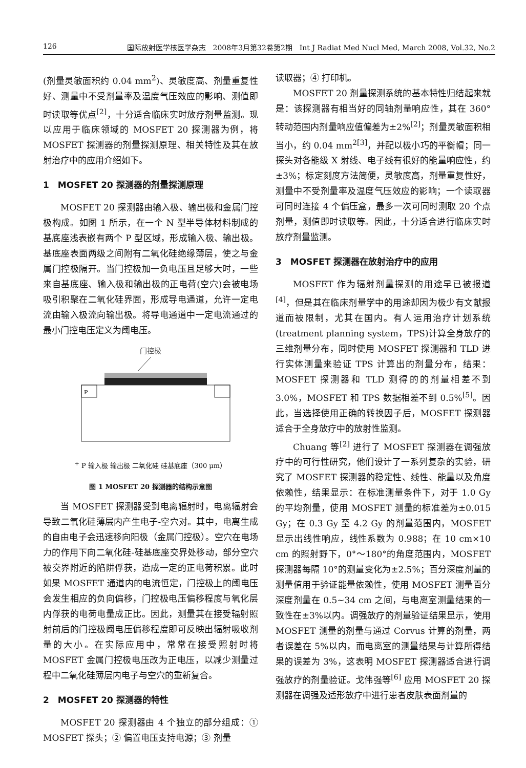126 国际放射医学核医学杂志　2008年3月第32卷第2期　Int J Radiat Med Nucl Med, March 2008, Vol.32, No.2
(剂量灵敏面积约 0.04 mm<sup>2</sup>)、灵敏度高、剂量重复性好、测量中不受剂量率及温度气压效应的影响、测值即时读取等优点<sup>[2]</sup>，十分适合临床实时放疗剂量监测。现以应用于临床领域的 MOSFET 20 探测器为例，将 MOSFET 探测器的剂量探测原理、相关特性及其在放射治疗中的应用介绍如下。
1　MOSFET 20 探测器的剂量探测原理
MOSFET 20 探测器由输入极、输出极和金属门控极构成。如图 1 所示，在一个 N 型半导体材料制成的基底座浅表嵌有两个 P 型区域，形成输入极、输出极。基底座表面两级之间附有二氧化硅绝缘薄层，使之与金属门控极隔开。当门控极加一负电压且足够大时，一些来自基底座、输入极和输出极的正电荷(空穴)会被电场吸引积聚在二氧化硅界面，形成导电通道，允许一定电流由输入极流向输出极。将导电通道中一定电流通过的最小门控电压定义为阈电压。
门控极
P+
P
输入极
输出极
二氧化硅
硅基底座（300 μm）
图 1 MOSFET 20 探测器的结构示意图
当 MOSFET 探测器受到电离辐射时，电离辐射会导致二氧化硅薄层内产生电子-空穴对。其中，电离生成的自由电子会迅速移向阳极（金属门控极）。空穴在电场力的作用下向二氧化硅-硅基底座交界处移动，部分空穴被交界附近的陷阱俘获，造成一定的正电荷积累。此时如果 MOSFET 通道内的电流恒定，门控极上的阈电压会发生相应的负向偏移，门控极电压偏移程度与氧化层内俘获的电荷电量成正比。因此，测量其在接受辐射照射前后的门控极阈电压偏移程度即可反映出辐射吸收剂量的大小。在实际应用中，常常在接受照射时将 MOSFET 金属门控极电压改为正电压，以减少测量过程中二氧化硅薄层内电子与空穴的重新复合。
2　MOSFET 20 探测器的特性
MOSFET 20 探测器由 4 个独立的部分组成：① MOSFET 探头；② 偏置电压支持电源；③ 剂量
读取器；④ 打印机。
MOSFET 20 剂量探测系统的基本特性归结起来就是：该探测器有相当好的同轴剂量响应性，其在 360°转动范围内剂量响应值偏差为±2%<sup>[2]</sup>；剂量灵敏面积相当小，约 0.04 mm<sup>2[3]</sup>，并配以极小巧的平衡帽；同一探头对各能级 X 射线、电子线有很好的能量响应性，约±3%；标定刻度方法简便，灵敏度高，剂量重复性好，测量中不受剂量率及温度气压效应的影响；一个读取器可同时连接 4 个偏压盒，最多一次可同时测取 20 个点剂量，测值即时读取等。因此，十分适合进行临床实时放疗剂量监测。
3　MOSFET 探测器在放射治疗中的应用
MOSFET 作为辐射剂量探测的用途早已被报道<sup>[4]</sup>，但是其在临床剂量学中的用途却因为极少有文献报道而被限制，尤其在国内。有人运用治疗计划系统(treatment planning system，TPS)计算全身放疗的三维剂量分布，同时使用 MOSFET 探测器和 TLD 进行实体测量来验证 TPS 计算出的剂量分布，结果：MOSFET 探测器和 TLD 测得的的剂量相差不到 3.0%，MOSFET 和 TPS 数据相差不到 0.5%<sup>[5]</sup>。因此，当选择使用正确的转换因子后，MOSFET 探测器适合于全身放疗中的放射性监测。
Chuang 等<sup>[2]</sup> 进行了 MOSFET 探测器在调强放疗中的可行性研究，他们设计了一系列复杂的实验，研究了 MOSFET 探测器的稳定性、线性、能量以及角度依赖性，结果显示：在标准测量条件下，对于 1.0 Gy 的平均剂量，使用 MOSFET 测量的标准差为±0.015 Gy；在 0.3 Gy 至 4.2 Gy 的剂量范围内，MOSFET 显示出线性响应，线性系数为 0.988；在 10 cm×10 cm 的照射野下，0°～180°的角度范围内，MOSFET 探测器每隔 10°的测量变化为±2.5%；百分深度剂量的测量值用于验证能量依赖性，使用 MOSFET 测量百分深度剂量在 0.5~34 cm 之间，与电离室测量结果的一致性在±3%以内。调强放疗的剂量验证结果显示，使用 MOSFET 测量的剂量与通过 Corvus 计算的剂量，两者误差在 5%以内，而电离室的测量结果与计算所得结果的误差为 3%，这表明 MOSFET 探测器适合进行调强放疗的剂量验证。戈伟强等<sup>[6]</sup> 应用 MOSFET 20 探测器在调强及适形放疗中进行患者皮肤表面剂量的